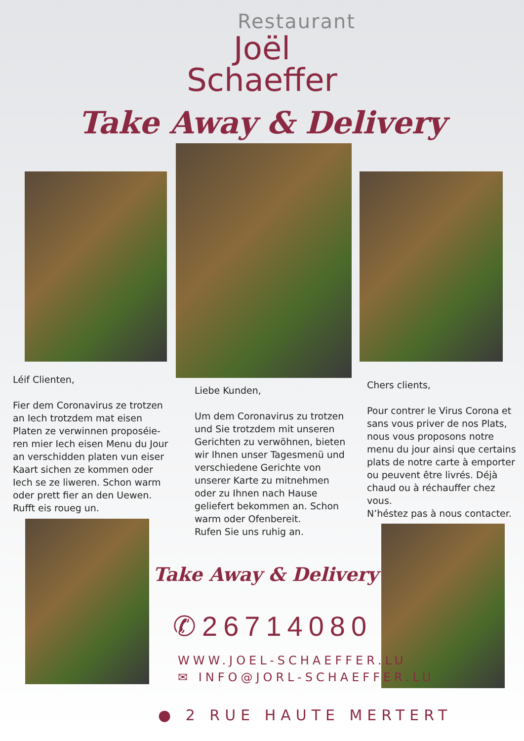Restaurant
Joël
Schaeffer
Take Away & Delivery
Léif Clienten,
Fier dem Coronavirus ze trotzen an Iech trotzdem mat eisen Platen ze verwinnen proposéie-ren mier Iech eisen Menu du Jour an verschidden platen vun eiser Kaart sichen ze kommen oder Iech se ze liweren. Schon warm oder prett fier an den Uewen.
Rufft eis roueg un.
Liebe Kunden,
Um dem Coronavirus zu trotzen und Sie trotzdem mit unseren Gerichten zu verwöhnen, bieten wir Ihnen unser Tagesmenü und verschiedene Gerichte von unserer Karte zu mitnehmen oder zu Ihnen nach Hause geliefert bekommen an. Schon warm oder Ofenbereit.
Rufen Sie uns ruhig an.
Chers clients,
Pour contrer le Virus Corona et sans vous priver de nos Plats, nous vous proposons notre menu du jour ainsi que certains plats de notre carte à emporter ou peuvent être livrés. Déjà chaud ou à réchauffer chez vous.
N’héstez pas à nous contacter.
Take Away & Delivery
✆26714080
WWW.JOEL-SCHAEFFER.LU
✉ INFO@JORL-SCHAEFFER.LU
● 2 RUE HAUTE MERTERT